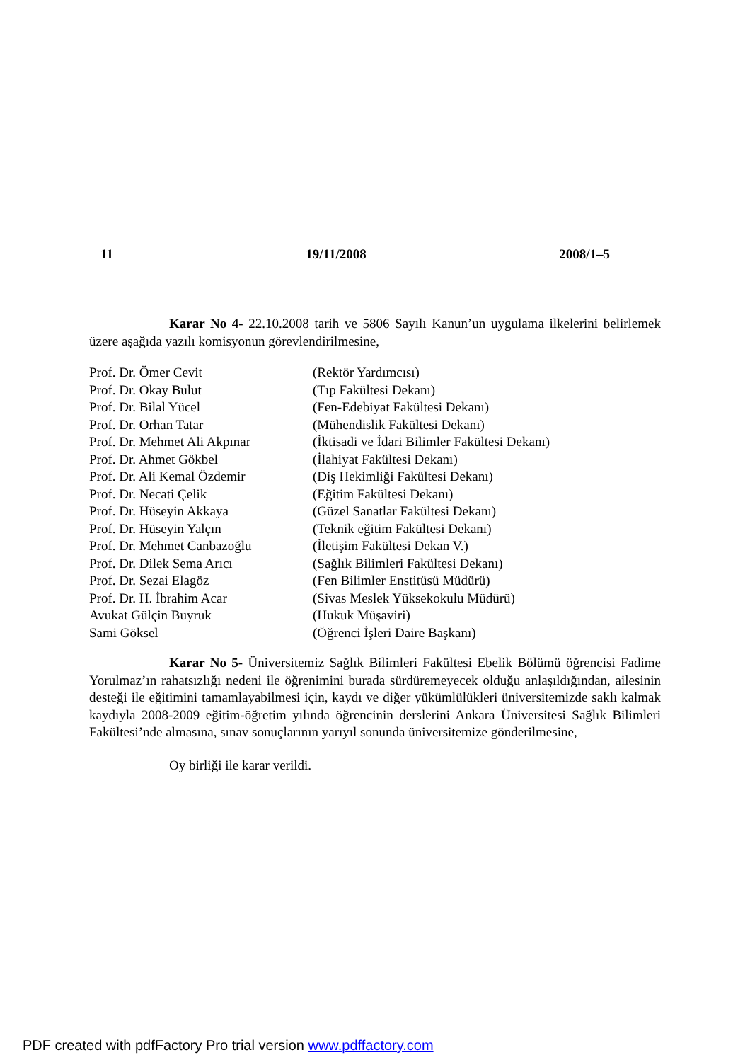11 19/11/2008 2008/1–5
Karar No 4- 22.10.2008 tarih ve 5806 Sayılı Kanun’un uygulama ilkelerini belirlemek üzere aşağıda yazılı komisyonun görevlendirilmesine,
| Prof. Dr. Ömer Cevit | (Rektör Yardımcısı) |
| Prof. Dr. Okay Bulut | (Tıp Fakültesi Dekanı) |
| Prof. Dr. Bilal Yücel | (Fen-Edebiyat Fakültesi Dekanı) |
| Prof. Dr. Orhan Tatar | (Mühendislik Fakültesi Dekanı) |
| Prof. Dr. Mehmet Ali Akpınar | (İktisadi ve İdari Bilimler Fakültesi Dekanı) |
| Prof. Dr. Ahmet Gökbel | (İlahiyat Fakültesi Dekanı) |
| Prof. Dr. Ali Kemal Özdemir | (Diş Hekimliği Fakültesi Dekanı) |
| Prof. Dr. Necati Çelik | (Eğitim Fakültesi Dekanı) |
| Prof. Dr. Hüseyin Akkaya | (Güzel Sanatlar Fakültesi Dekanı) |
| Prof. Dr. Hüseyin Yalçın | (Teknik eğitim Fakültesi Dekanı) |
| Prof. Dr. Mehmet Canbazoğlu | (İletişim Fakültesi Dekan V.) |
| Prof. Dr. Dilek Sema Arıcı | (Sağlık Bilimleri Fakültesi Dekanı) |
| Prof. Dr. Sezai Elagöz | (Fen Bilimler Enstitüsü Müdürü) |
| Prof. Dr. H. İbrahim Acar | (Sivas Meslek Yüksekokulu Müdürü) |
| Avukat Gülçin Buyruk | (Hukuk Müşaviri) |
| Sami Göksel | (Öğrenci İşleri Daire Başkanı) |
Karar No 5- Üniversitemiz Sağlık Bilimleri Fakültesi Ebelik Bölümü öğrencisi Fadime Yorulmaz’ın rahatsızlığı nedeni ile öğrenimini burada sürdüremeyecek olduğu anlaşıldığından, ailesinin desteği ile eğitimini tamamlayabilmesi için, kaydı ve diğer yükümlülükleri üniversitemizde saklı kalmak kaydıyla 2008-2009 eğitim-öğretim yılında öğrencinin derslerini Ankara Üniversitesi Sağlık Bilimleri Fakültesi’nde almasına, sınav sonuçlarının yarıyıl sonunda üniversitemize gönderilmesine,
Oy birliği ile karar verildi.
PDF created with pdfFactory Pro trial version www.pdffactory.com